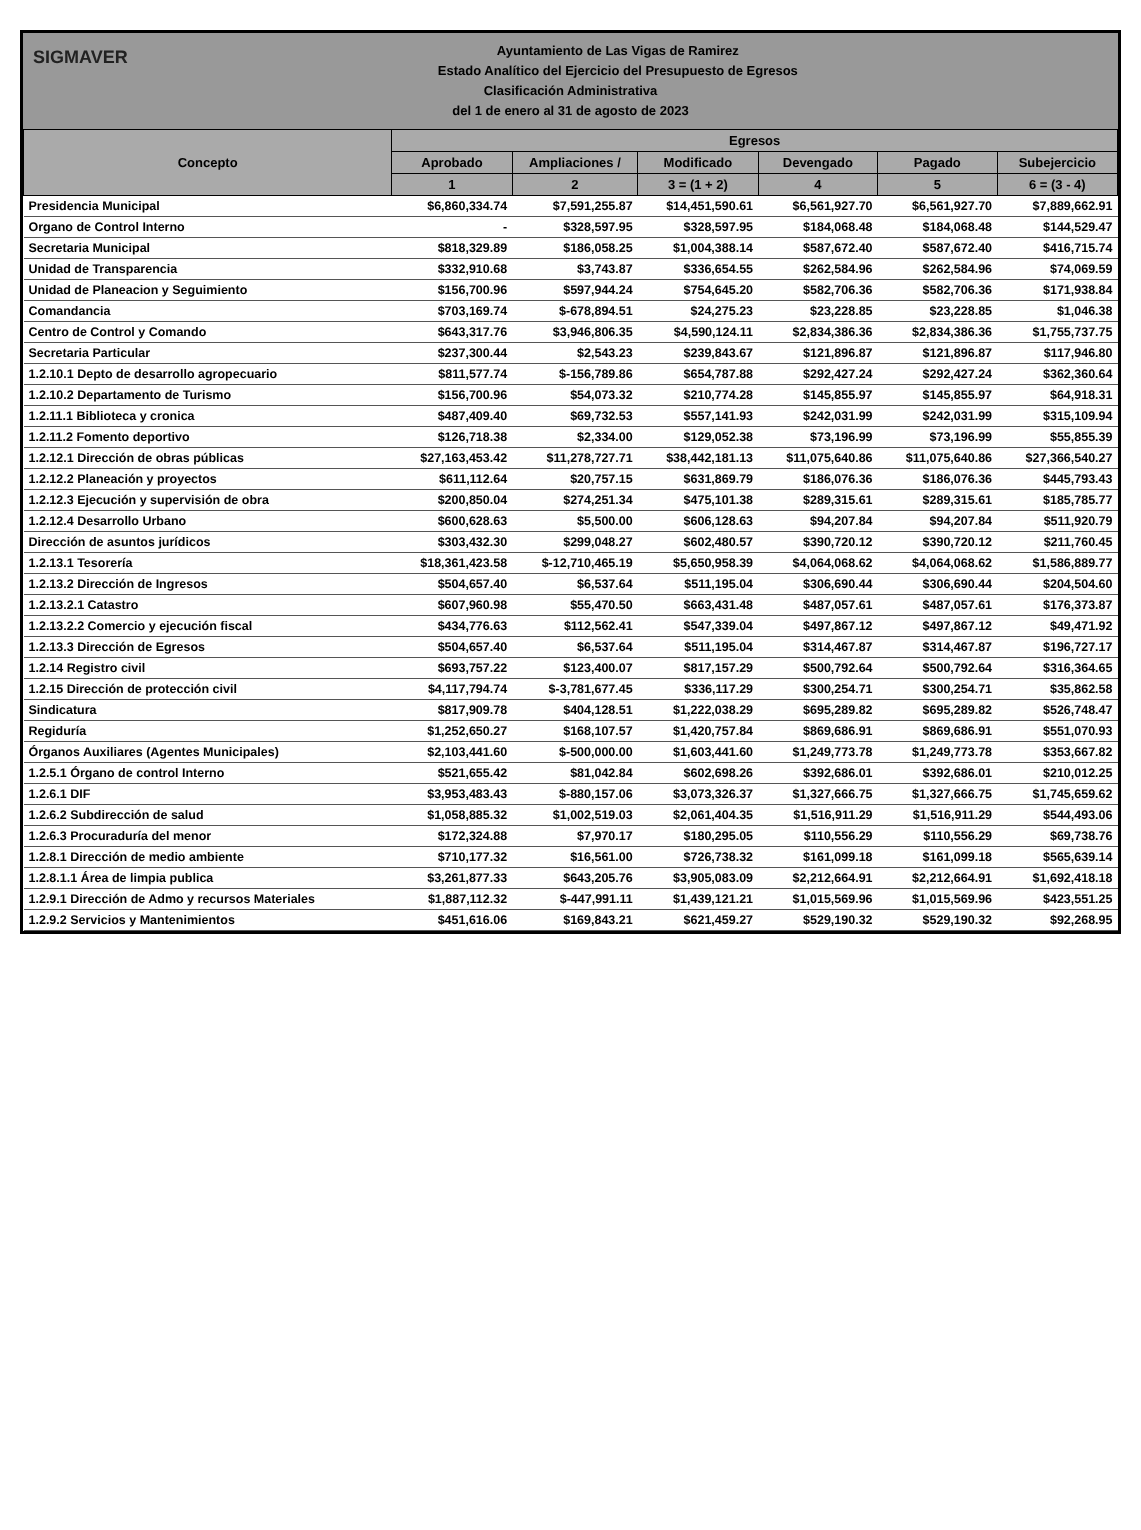SIGMAVER
Ayuntamiento de Las Vigas de Ramirez
Estado Analítico del Ejercicio del Presupuesto de Egresos
Clasificación Administrativa
del 1 de enero al 31 de agosto de 2023
| Concepto | Egresos | | | | | |
| --- | --- | --- | --- | --- | --- | --- |
| | Aprobado | Ampliaciones / | Modificado | Devengado | Pagado | Subejercicio |
| | 1 | 2 | 3 = (1 + 2) | 4 | 5 | 6 = (3 - 4) |
| Presidencia Municipal | $6,860,334.74 | $7,591,255.87 | $14,451,590.61 | $6,561,927.70 | $6,561,927.70 | $7,889,662.91 |
| Organo de Control Interno | - | $328,597.95 | $328,597.95 | $184,068.48 | $184,068.48 | $144,529.47 |
| Secretaria Municipal | $818,329.89 | $186,058.25 | $1,004,388.14 | $587,672.40 | $587,672.40 | $416,715.74 |
| Unidad de Transparencia | $332,910.68 | $3,743.87 | $336,654.55 | $262,584.96 | $262,584.96 | $74,069.59 |
| Unidad de Planeacion y Seguimiento | $156,700.96 | $597,944.24 | $754,645.20 | $582,706.36 | $582,706.36 | $171,938.84 |
| Comandancia | $703,169.74 | $-678,894.51 | $24,275.23 | $23,228.85 | $23,228.85 | $1,046.38 |
| Centro de Control y Comando | $643,317.76 | $3,946,806.35 | $4,590,124.11 | $2,834,386.36 | $2,834,386.36 | $1,755,737.75 |
| Secretaria Particular | $237,300.44 | $2,543.23 | $239,843.67 | $121,896.87 | $121,896.87 | $117,946.80 |
| 1.2.10.1 Depto de desarrollo agropecuario | $811,577.74 | $-156,789.86 | $654,787.88 | $292,427.24 | $292,427.24 | $362,360.64 |
| 1.2.10.2 Departamento de Turismo | $156,700.96 | $54,073.32 | $210,774.28 | $145,855.97 | $145,855.97 | $64,918.31 |
| 1.2.11.1 Biblioteca y cronica | $487,409.40 | $69,732.53 | $557,141.93 | $242,031.99 | $242,031.99 | $315,109.94 |
| 1.2.11.2 Fomento deportivo | $126,718.38 | $2,334.00 | $129,052.38 | $73,196.99 | $73,196.99 | $55,855.39 |
| 1.2.12.1 Dirección de obras públicas | $27,163,453.42 | $11,278,727.71 | $38,442,181.13 | $11,075,640.86 | $11,075,640.86 | $27,366,540.27 |
| 1.2.12.2 Planeación y proyectos | $611,112.64 | $20,757.15 | $631,869.79 | $186,076.36 | $186,076.36 | $445,793.43 |
| 1.2.12.3 Ejecución y supervisión de obra | $200,850.04 | $274,251.34 | $475,101.38 | $289,315.61 | $289,315.61 | $185,785.77 |
| 1.2.12.4 Desarrollo Urbano | $600,628.63 | $5,500.00 | $606,128.63 | $94,207.84 | $94,207.84 | $511,920.79 |
| Dirección de asuntos jurídicos | $303,432.30 | $299,048.27 | $602,480.57 | $390,720.12 | $390,720.12 | $211,760.45 |
| 1.2.13.1 Tesorería | $18,361,423.58 | $-12,710,465.19 | $5,650,958.39 | $4,064,068.62 | $4,064,068.62 | $1,586,889.77 |
| 1.2.13.2 Dirección de Ingresos | $504,657.40 | $6,537.64 | $511,195.04 | $306,690.44 | $306,690.44 | $204,504.60 |
| 1.2.13.2.1 Catastro | $607,960.98 | $55,470.50 | $663,431.48 | $487,057.61 | $487,057.61 | $176,373.87 |
| 1.2.13.2.2 Comercio y ejecución fiscal | $434,776.63 | $112,562.41 | $547,339.04 | $497,867.12 | $497,867.12 | $49,471.92 |
| 1.2.13.3 Dirección de Egresos | $504,657.40 | $6,537.64 | $511,195.04 | $314,467.87 | $314,467.87 | $196,727.17 |
| 1.2.14 Registro civil | $693,757.22 | $123,400.07 | $817,157.29 | $500,792.64 | $500,792.64 | $316,364.65 |
| 1.2.15 Dirección de protección civil | $4,117,794.74 | $-3,781,677.45 | $336,117.29 | $300,254.71 | $300,254.71 | $35,862.58 |
| Sindicatura | $817,909.78 | $404,128.51 | $1,222,038.29 | $695,289.82 | $695,289.82 | $526,748.47 |
| Regiduría | $1,252,650.27 | $168,107.57 | $1,420,757.84 | $869,686.91 | $869,686.91 | $551,070.93 |
| Órganos Auxiliares (Agentes Municipales) | $2,103,441.60 | $-500,000.00 | $1,603,441.60 | $1,249,773.78 | $1,249,773.78 | $353,667.82 |
| 1.2.5.1 Órgano de control Interno | $521,655.42 | $81,042.84 | $602,698.26 | $392,686.01 | $392,686.01 | $210,012.25 |
| 1.2.6.1 DIF | $3,953,483.43 | $-880,157.06 | $3,073,326.37 | $1,327,666.75 | $1,327,666.75 | $1,745,659.62 |
| 1.2.6.2 Subdirección de salud | $1,058,885.32 | $1,002,519.03 | $2,061,404.35 | $1,516,911.29 | $1,516,911.29 | $544,493.06 |
| 1.2.6.3 Procuraduría del menor | $172,324.88 | $7,970.17 | $180,295.05 | $110,556.29 | $110,556.29 | $69,738.76 |
| 1.2.8.1 Dirección de medio ambiente | $710,177.32 | $16,561.00 | $726,738.32 | $161,099.18 | $161,099.18 | $565,639.14 |
| 1.2.8.1.1 Área de limpia publica | $3,261,877.33 | $643,205.76 | $3,905,083.09 | $2,212,664.91 | $2,212,664.91 | $1,692,418.18 |
| 1.2.9.1 Dirección de Admo y recursos Materiales | $1,887,112.32 | $-447,991.11 | $1,439,121.21 | $1,015,569.96 | $1,015,569.96 | $423,551.25 |
| 1.2.9.2 Servicios y Mantenimientos | $451,616.06 | $169,843.21 | $621,459.27 | $529,190.32 | $529,190.32 | $92,268.95 |